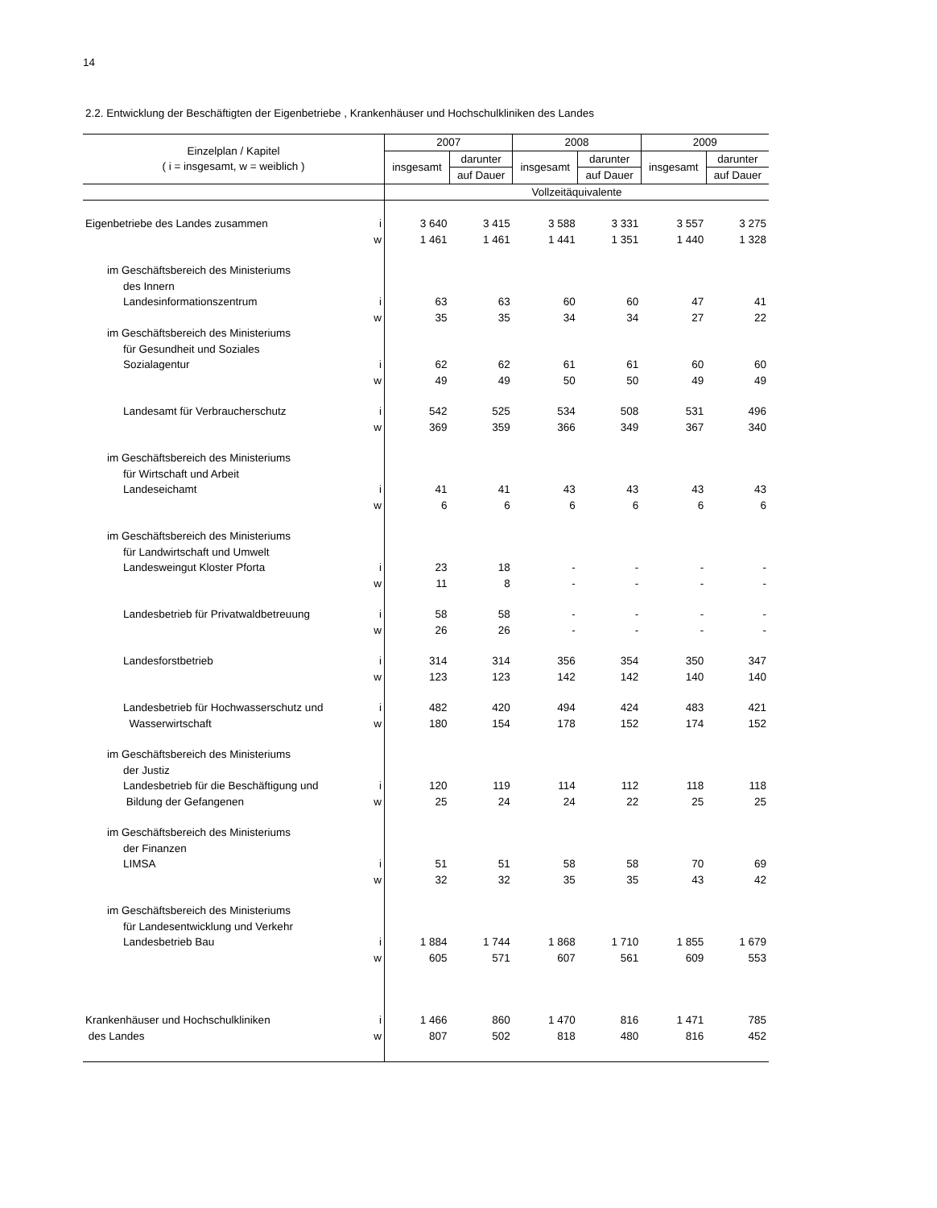14
2.2. Entwicklung der Beschäftigten der Eigenbetriebe , Krankenhäuser und Hochschulkliniken des Landes
| Einzelplan / Kapitel ( i = insgesamt, w = weiblich ) | | 2007 | | 2008 | | 2009 | |
| --- | --- | --- | --- | --- | --- | --- | --- |
| | | insgesamt | darunter | insgesamt | darunter | insgesamt | darunter |
| | | | auf Dauer | | auf Dauer | | auf Dauer |
| | | Vollzeitäquivalente | | | | | |
| Eigenbetriebe des Landes zusammen | i | 3 640 | 3 415 | 3 588 | 3 331 | 3 557 | 3 275 |
| | w | 1 461 | 1 461 | 1 441 | 1 351 | 1 440 | 1 328 |
| im Geschäftsbereich des Ministeriums | | | | | | | |
| des Innern | | | | | | | |
| Landesinformationszentrum | i | 63 | 63 | 60 | 60 | 47 | 41 |
| | w | 35 | 35 | 34 | 34 | 27 | 22 |
| im Geschäftsbereich des Ministeriums | | | | | | | |
| für Gesundheit und Soziales | | | | | | | |
| Sozialagentur | i | 62 | 62 | 61 | 61 | 60 | 60 |
| | w | 49 | 49 | 50 | 50 | 49 | 49 |
| Landesamt für Verbraucherschutz | i | 542 | 525 | 534 | 508 | 531 | 496 |
| | w | 369 | 359 | 366 | 349 | 367 | 340 |
| im Geschäftsbereich des Ministeriums | | | | | | | |
| für Wirtschaft und Arbeit | | | | | | | |
| Landeseichamt | i | 41 | 41 | 43 | 43 | 43 | 43 |
| | w | 6 | 6 | 6 | 6 | 6 | 6 |
| im Geschäftsbereich des Ministeriums | | | | | | | |
| für Landwirtschaft und Umwelt | | | | | | | |
| Landesweingut Kloster Pforta | i | 23 | 18 | - | - | - | - |
| | w | 11 | 8 | - | - | - | - |
| Landesbetrieb für Privatwaldbetreuung | i | 58 | 58 | - | - | - | - |
| | w | 26 | 26 | - | - | - | - |
| Landesforstbetrieb | i | 314 | 314 | 356 | 354 | 350 | 347 |
| | w | 123 | 123 | 142 | 142 | 140 | 140 |
| Landesbetrieb für Hochwasserschutz und | i | 482 | 420 | 494 | 424 | 483 | 421 |
| Wasserwirtschaft | w | 180 | 154 | 178 | 152 | 174 | 152 |
| im Geschäftsbereich des Ministeriums | | | | | | | |
| der Justiz | | | | | | | |
| Landesbetrieb für die Beschäftigung und | i | 120 | 119 | 114 | 112 | 118 | 118 |
| Bildung der Gefangenen | w | 25 | 24 | 24 | 22 | 25 | 25 |
| im Geschäftsbereich des Ministeriums | | | | | | | |
| der Finanzen | | | | | | | |
| LIMSA | i | 51 | 51 | 58 | 58 | 70 | 69 |
| | w | 32 | 32 | 35 | 35 | 43 | 42 |
| im Geschäftsbereich des Ministeriums | | | | | | | |
| für Landesentwicklung und Verkehr | | | | | | | |
| Landesbetrieb Bau | i | 1 884 | 1 744 | 1 868 | 1 710 | 1 855 | 1 679 |
| | w | 605 | 571 | 607 | 561 | 609 | 553 |
| Krankenhäuser und Hochschulkliniken | i | 1 466 | 860 | 1 470 | 816 | 1 471 | 785 |
| des Landes | w | 807 | 502 | 818 | 480 | 816 | 452 |